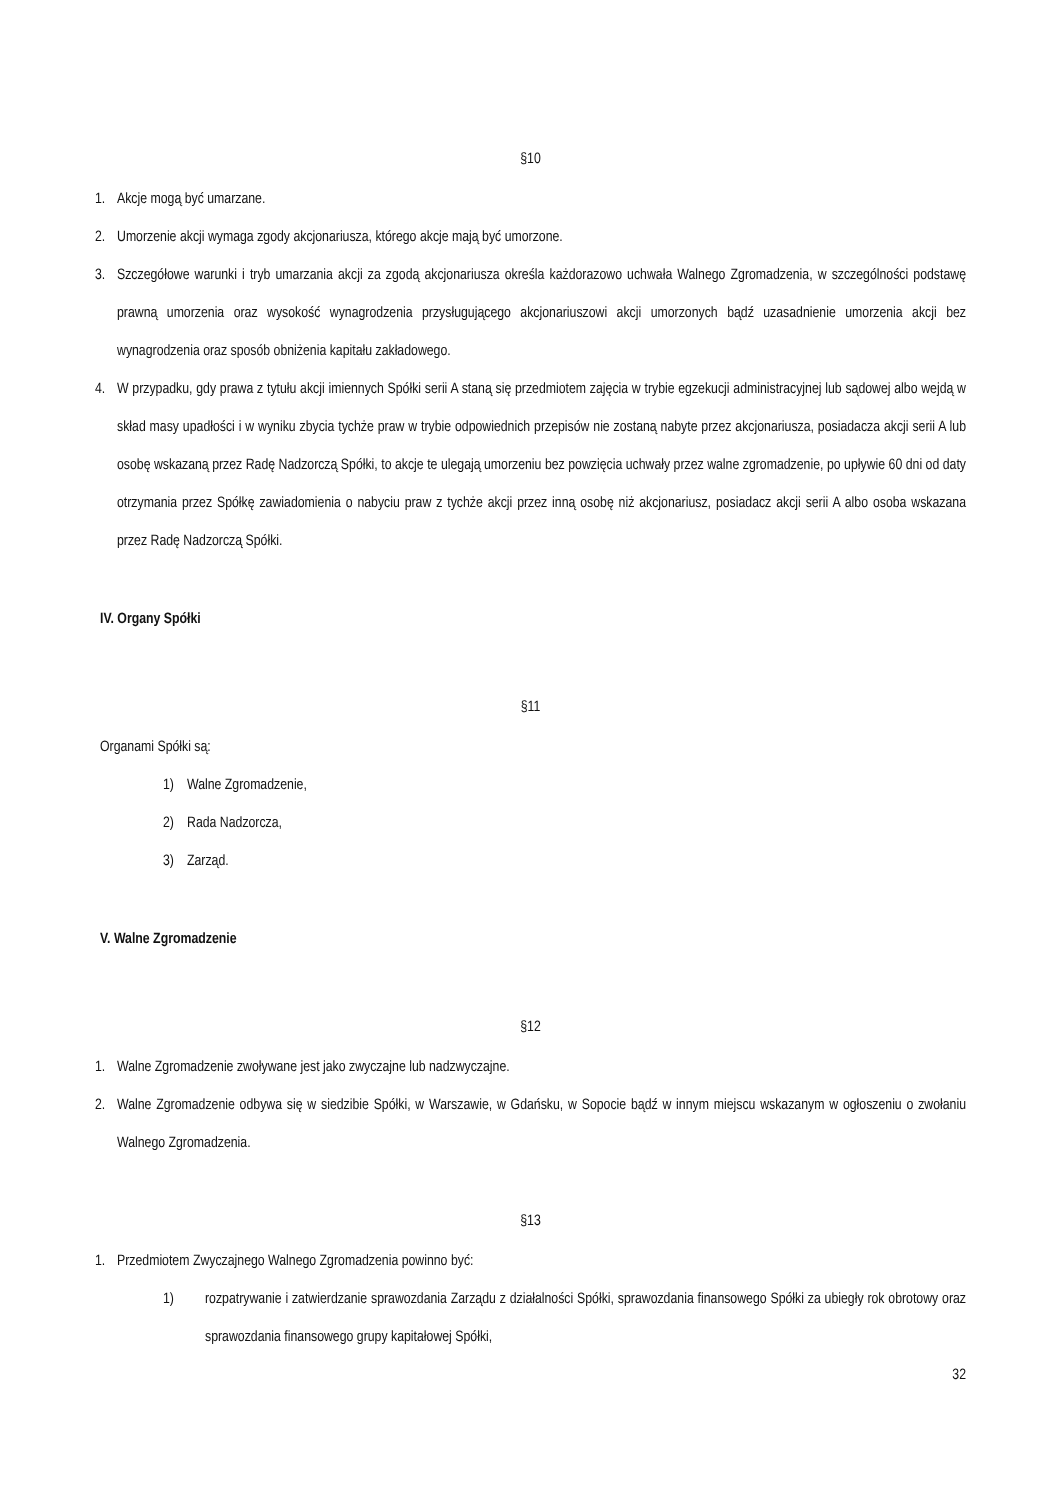§10
1. Akcje mogą być umarzane.
2. Umorzenie akcji wymaga zgody akcjonariusza, którego akcje mają być umorzone.
3. Szczegółowe warunki i tryb umarzania akcji za zgodą akcjonariusza określa każdorazowo uchwała Walnego Zgromadzenia, w szczególności podstawę prawną umorzenia oraz wysokość wynagrodzenia przysługującego akcjonariuszowi akcji umorzonych bądź uzasadnienie umorzenia akcji bez wynagrodzenia oraz sposób obniżenia kapitału zakładowego.
4. W przypadku, gdy prawa z tytułu akcji imiennych Spółki serii A staną się przedmiotem zajęcia w trybie egzekucji administracyjnej lub sądowej albo wejdą w skład masy upadłości i w wyniku zbycia tychże praw w trybie odpowiednich przepisów nie zostaną nabyte przez akcjonariusza, posiadacza akcji serii A lub osobę wskazaną przez Radę Nadzorczą Spółki, to akcje te ulegają umorzeniu bez powzięcia uchwały przez walne zgromadzenie, po upływie 60 dni od daty otrzymania przez Spółkę zawiadomienia o nabyciu praw z tychże akcji przez inną osobę niż akcjonariusz, posiadacz akcji serii A albo osoba wskazana przez Radę Nadzorczą Spółki.
IV. Organy Spółki
§11
Organami Spółki są:
1) Walne Zgromadzenie,
2) Rada Nadzorcza,
3) Zarząd.
V. Walne Zgromadzenie
§12
1. Walne Zgromadzenie zwoływane jest jako zwyczajne lub nadzwyczajne.
2. Walne Zgromadzenie odbywa się w siedzibie Spółki, w Warszawie, w Gdańsku, w Sopocie bądź w innym miejscu wskazanym w ogłoszeniu o zwołaniu Walnego Zgromadzenia.
§13
1. Przedmiotem Zwyczajnego Walnego Zgromadzenia powinno być:
1) rozpatrywanie i zatwierdzanie sprawozdania Zarządu z działalności Spółki, sprawozdania finansowego Spółki za ubiegły rok obrotowy oraz sprawozdania finansowego grupy kapitałowej Spółki,
32